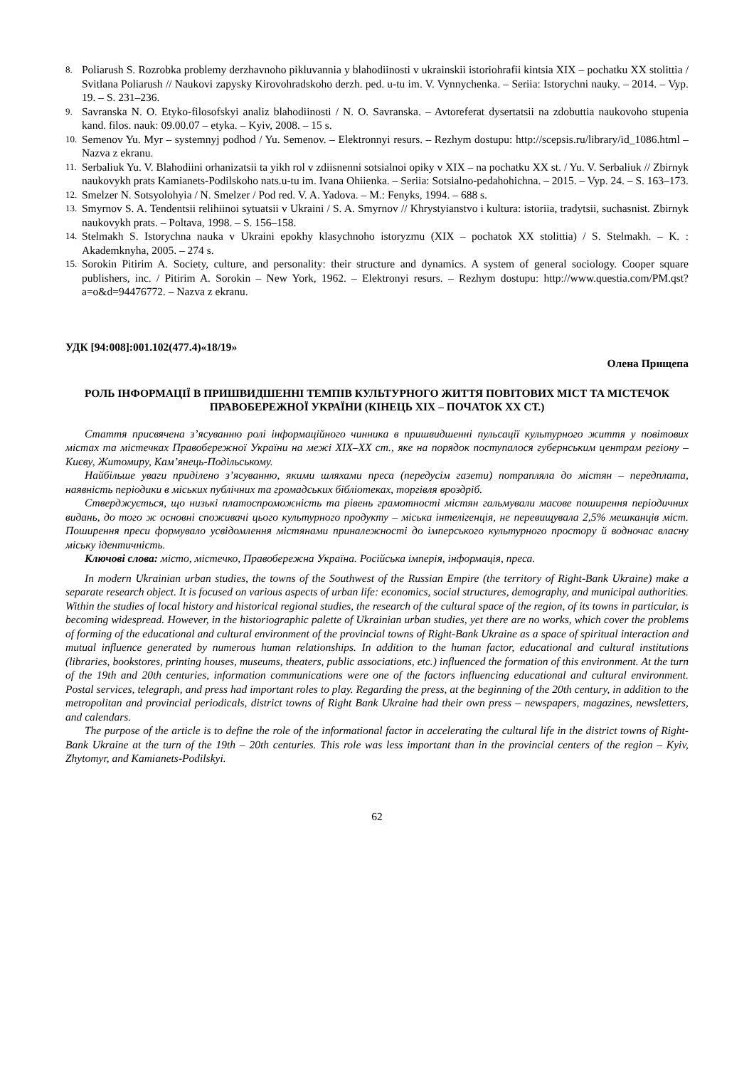8. Poliarush S. Rozrobka problemy derzhavnoho pikluvannia y blahodiinosti v ukrainskii istoriohrafii kintsia XIX – pochatku XX stolittia / Svitlana Poliarush // Naukovi zapysky Kirovohradskoho derzh. ped. u-tu im. V. Vynnychenka. – Seriia: Istorychni nauky. – 2014. – Vyp. 19. – S. 231–236.
9. Savranska N. O. Etyko-filosofskyi analiz blahodiinosti / N. O. Savranska. – Avtoreferat dysertatsii na zdobuttia naukovoho stupenia kand. filos. nauk: 09.00.07 – etyka. – Kyiv, 2008. – 15 s.
10. Semenov Yu. Myr – systemnyj podhod / Yu. Semenov. – Elektronnyi resurs. – Rezhym dostupu: http://scepsis.ru/library/id_1086.html – Nazva z ekranu.
11. Serbaliuk Yu. V. Blahodiini orhanizatsii ta yikh rol v zdiisnenni sotsialnoi opiky v XIX – na pochatku XX st. / Yu. V. Serbaliuk // Zbirnyk naukovykh prats Kamianets-Podilskoho nats.u-tu im. Ivana Ohiienka. – Seriia: Sotsialno-pedahohichna. – 2015. – Vyp. 24. – S. 163–173.
12. Smelzer N. Sotsyolohyia / N. Smelzer / Pod red. V. A. Yadova. – M.: Fenyks, 1994. – 688 s.
13. Smyrnov S. A. Tendentsii relihiinoi sytuatsii v Ukraini / S. A. Smyrnov // Khrystyianstvo i kultura: istoriia, tradytsii, suchasnist. Zbirnyk naukovykh prats. – Poltava, 1998. – S. 156–158.
14. Stelmakh S. Istorychna nauka v Ukraini epokhy klasychnoho istoryzmu (XIX – pochatok XX stolittia) / S. Stelmakh. – K. : Akademknyha, 2005. – 274 s.
15. Sorokin Pitirim A. Society, culture, and personality: their structure and dynamics. A system of general sociology. Cooper square publishers, inc. / Pitirim A. Sorokin – New York, 1962. – Elektronyi resurs. – Rezhym dostupu: http://www.questia.com/PM.qst?a=o&d=94476772. – Nazva z ekranu.
УДК [94:008]:001.102(477.4)«18/19»
Олена Прищепа
РОЛЬ ІНФОРМАЦІЇ В ПРИШВИДШЕННІ ТЕМПІВ КУЛЬТУРНОГО ЖИТТЯ ПОВІТОВИХ МІСТ ТА МІСТЕЧОК ПРАВОБЕРЕЖНОЇ УКРАЇНИ (КІНЕЦЬ ХІХ – ПОЧАТОК ХХ СТ.)
Стаття присвячена з’ясуванню ролі інформаційного чинника в пришвидшенні пульсації культурного життя у повітових містах та містечках Правобережної України на межі ХІХ–ХХ ст., яке на порядок поступалося губернським центрам регіону – Києву, Житомиру, Кам’янець-Подільському.
Найбільше уваги приділено з’ясуванню, якими шляхами преса (передусім газети) потрапляла до містян – передплата, наявність періодики в міських публічних та громадських бібліотеках, торгівля вроздріб.
Стверджується, що низькі платоспроможність та рівень грамотності містян гальмували масове поширення періодичних видань, до того ж основні споживачі цього культурного продукту – міська інтелігенція, не перевищувала 2,5% мешканців міст. Поширення преси формувало усвідомлення містянами приналежності до імперського культурного простору й водночас власну міську ідентичність.
Ключові слова: місто, містечко, Правобережна Україна. Російська імперія, інформація, преса.
In modern Ukrainian urban studies, the towns of the Southwest of the Russian Empire (the territory of Right-Bank Ukraine) make a separate research object. It is focused on various aspects of urban life: economics, social structures, demography, and municipal authorities. Within the studies of local history and historical regional studies, the research of the cultural space of the region, of its towns in particular, is becoming widespread. However, in the historiographic palette of Ukrainian urban studies, yet there are no works, which cover the problems of forming of the educational and cultural environment of the provincial towns of Right-Bank Ukraine as a space of spiritual interaction and mutual influence generated by numerous human relationships. In addition to the human factor, educational and cultural institutions (libraries, bookstores, printing houses, museums, theaters, public associations, etc.) influenced the formation of this environment. At the turn of the 19th and 20th centuries, information communications were one of the factors influencing educational and cultural environment. Postal services, telegraph, and press had important roles to play. Regarding the press, at the beginning of the 20th century, in addition to the metropolitan and provincial periodicals, district towns of Right Bank Ukraine had their own press – newspapers, magazines, newsletters, and calendars.
The purpose of the article is to define the role of the informational factor in accelerating the cultural life in the district towns of Right-Bank Ukraine at the turn of the 19th – 20th centuries. This role was less important than in the provincial centers of the region – Kyiv, Zhytomyr, and Kamianets-Podilskyi.
62